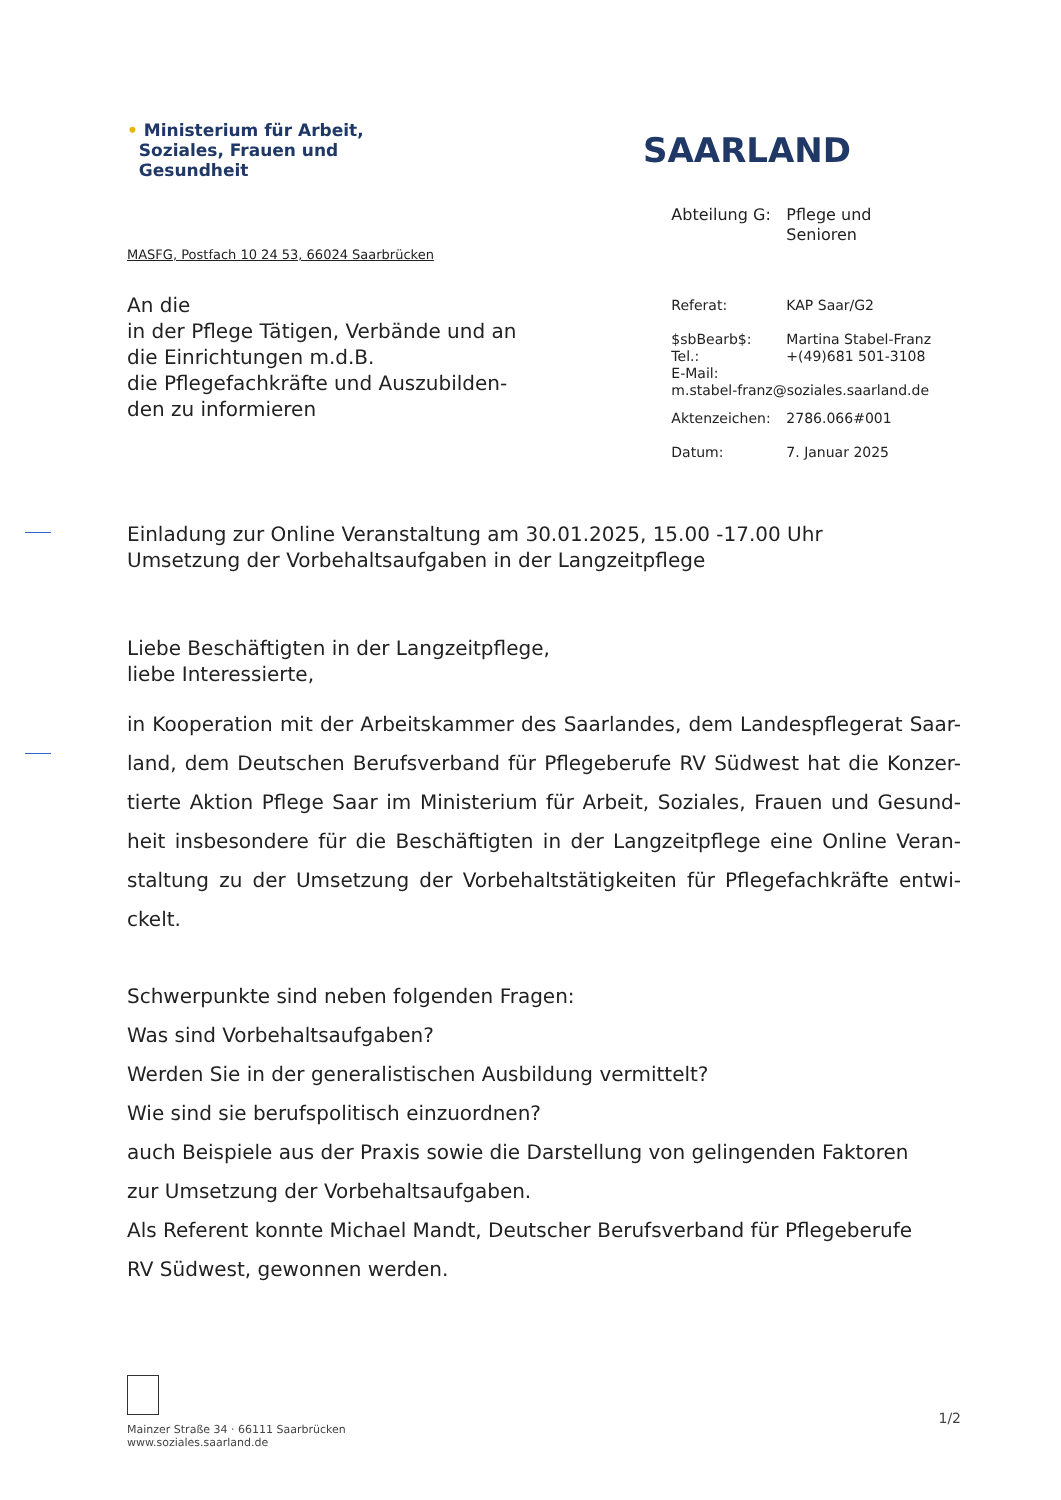• Ministerium für Arbeit,
Soziales, Frauen und
Gesundheit
SAARLAND
MASFG, Postfach 10 24 53, 66024 Saarbrücken
An die
in der Pflege Tätigen, Verbände und an
die Einrichtungen m.d.B.
die Pflegefachkräfte und Auszubilden-
den zu informieren
| Abteilung G: | Pflege und Senioren |
| Referat: | KAP Saar/G2 |
| $sbBearb$: Tel.: E-Mail: | Martina Stabel-Franz +(49)681 501-3108 |
| m.stabel-franz@soziales.saarland.de | |
| Aktenzeichen: | 2786.066#001 |
| Datum: | 7. Januar 2025 |
Einladung zur Online Veranstaltung am 30.01.2025, 15.00 -17.00 Uhr
Umsetzung der Vorbehaltsaufgaben in der Langzeitpflege
Liebe Beschäftigten in der Langzeitpflege,
liebe Interessierte,
in Kooperation mit der Arbeitskammer des Saarlandes, dem Landespflegerat Saar-land, dem Deutschen Berufsverband für Pflegeberufe RV Südwest hat die Konzer-tierte Aktion Pflege Saar im Ministerium für Arbeit, Soziales, Frauen und Gesund-heit insbesondere für die Beschäftigten in der Langzeitpflege eine Online Veran-staltung zu der Umsetzung der Vorbehaltstätigkeiten für Pflegefachkräfte entwi-ckelt.
Schwerpunkte sind neben folgenden Fragen:
Was sind Vorbehaltsaufgaben?
Werden Sie in der generalistischen Ausbildung vermittelt?
Wie sind sie berufspolitisch einzuordnen?
auch Beispiele aus der Praxis sowie die Darstellung von gelingenden Faktoren
zur Umsetzung der Vorbehaltsaufgaben.
Als Referent konnte Michael Mandt, Deutscher Berufsverband für Pflegeberufe
RV Südwest, gewonnen werden.
Mainzer Straße 34 · 66111 Saarbrücken
www.soziales.saarland.de
1/2